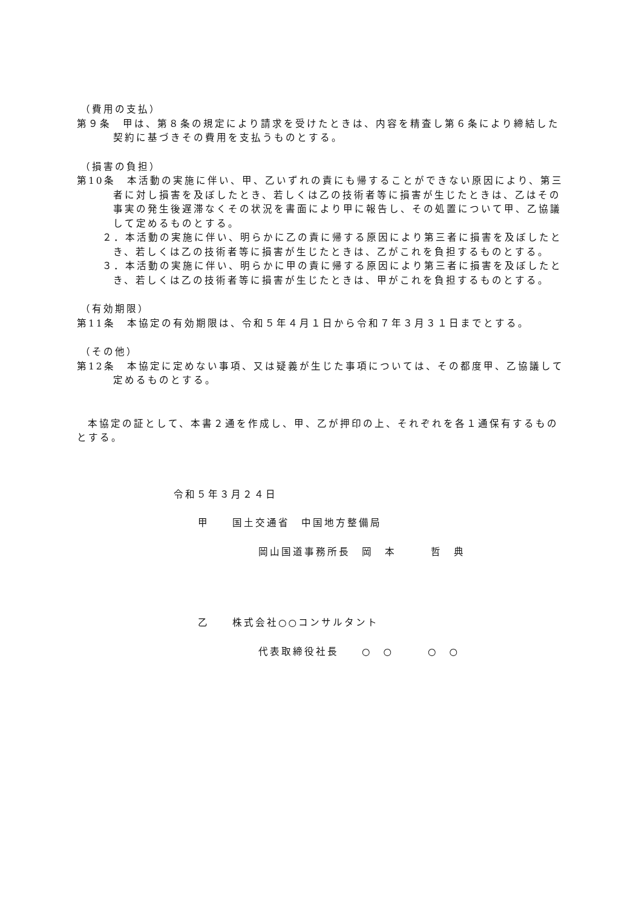（費用の支払）
第９条　甲は、第８条の規定により請求を受けたときは、内容を精査し第６条により締結した契約に基づきその費用を支払うものとする。
（損害の負担）
第10条　本活動の実施に伴い、甲、乙いずれの責にも帰することができない原因により、第三者に対し損害を及ぼしたとき、若しくは乙の技術者等に損害が生じたときは、乙はその事実の発生後遅滞なくその状況を書面により甲に報告し、その処置について甲、乙協議して定めるものとする。
２．本活動の実施に伴い、明らかに乙の責に帰する原因により第三者に損害を及ぼしたとき、若しくは乙の技術者等に損害が生じたときは、乙がこれを負担するものとする。
３．本活動の実施に伴い、明らかに甲の責に帰する原因により第三者に損害を及ぼしたとき、若しくは乙の技術者等に損害が生じたときは、甲がこれを負担するものとする。
（有効期限）
第11条　本協定の有効期限は、令和５年４月１日から令和７年３月３１日までとする。
（その他）
第12条　本協定に定めない事項、又は疑義が生じた事項については、その都度甲、乙協議して定めるものとする。
本協定の証として、本書２通を作成し、甲、乙が押印の上、それぞれを各１通保有するものとする。
令和５年３月２４日
甲　　国土交通省　中国地方整備局
岡山国道事務所長　岡　本　　　哲　典
乙　　株式会社○○コンサルタント
代表取締役社長　　○　○　　　○　○